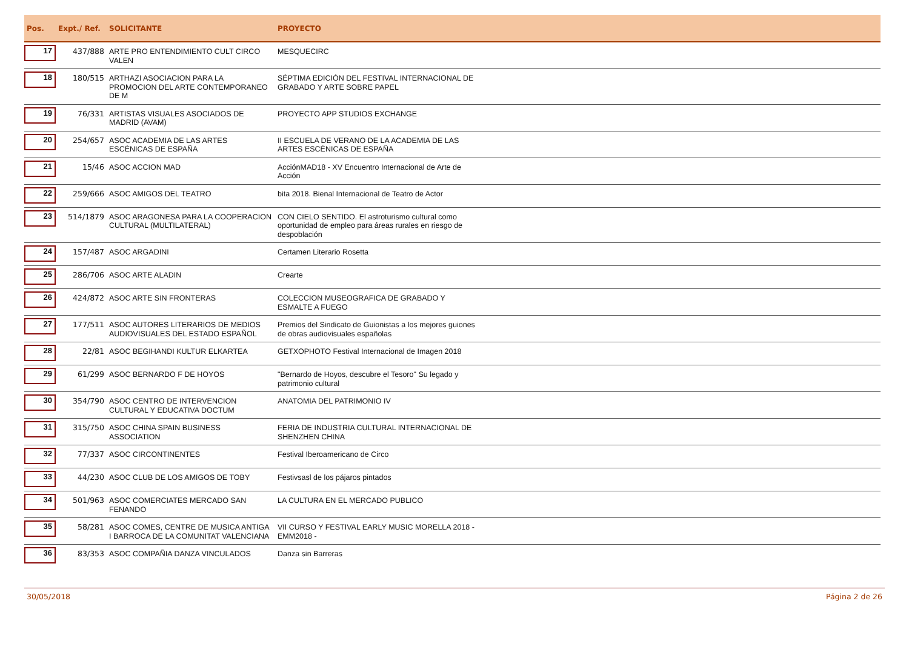| Pos. | Expt./ Ref. | SOLICITANTE | PROYECTO | |
| --- | --- | --- | --- | --- |
| 17 | 437/888 | ARTE PRO ENTENDIMIENTO CULT CIRCO VALEN | MESQUECIRC | |
| 18 | 180/515 | ARTHAZI ASOCIACION PARA LA PROMOCION DEL ARTE CONTEMPORANEO DE M | SÉPTIMA EDICIÓN DEL FESTIVAL INTERNACIONAL DE GRABADO Y ARTE SOBRE PAPEL | |
| 19 | 76/331 | ARTISTAS VISUALES ASOCIADOS DE MADRID (AVAM) | PROYECTO APP STUDIOS EXCHANGE | |
| 20 | 254/657 | ASOC ACADEMIA DE LAS ARTES ESCÉNICAS DE ESPAÑA | II ESCUELA DE VERANO DE LA ACADEMIA DE LAS ARTES ESCÉNICAS DE ESPAÑA | |
| 21 | 15/46 | ASOC ACCION MAD | AcciónMAD18 - XV Encuentro Internacional de Arte de Acción | |
| 22 | 259/666 | ASOC AMIGOS DEL TEATRO | bita 2018. Bienal Internacional de Teatro de Actor | |
| 23 | 514/1879 | ASOC ARAGONESA PARA LA COOPERACION CULTURAL (MULTILATERAL) | CON CIELO SENTIDO. El astroturismo cultural como oportunidad de empleo para áreas rurales en riesgo de despoblación | |
| 24 | 157/487 | ASOC ARGADINI | Certamen Literario Rosetta | |
| 25 | 286/706 | ASOC ARTE ALADIN | Crearte | |
| 26 | 424/872 | ASOC ARTE SIN FRONTERAS | COLECCION MUSEOGRAFICA DE GRABADO Y ESMALTE A FUEGO | |
| 27 | 177/511 | ASOC AUTORES LITERARIOS DE MEDIOS AUDIOVISUALES DEL ESTADO ESPAÑOL | Premios del Sindicato de Guionistas a los mejores guiones de obras audiovisuales españolas | |
| 28 | 22/81 | ASOC BEGIHANDI KULTUR ELKARTEA | GETXOPHOTO Festival Internacional de Imagen 2018 | |
| 29 | 61/299 | ASOC BERNARDO F DE HOYOS | "Bernardo de Hoyos, descubre el Tesoro" Su legado y patrimonio cultural | |
| 30 | 354/790 | ASOC CENTRO DE INTERVENCION CULTURAL Y EDUCATIVA DOCTUM | ANATOMIA DEL PATRIMONIO IV | |
| 31 | 315/750 | ASOC CHINA SPAIN BUSINESS ASSOCIATION | FERIA DE INDUSTRIA CULTURAL INTERNACIONAL DE SHENZHEN CHINA | |
| 32 | 77/337 | ASOC CIRCONTINENTES | Festival Iberoamericano de Circo | |
| 33 | 44/230 | ASOC CLUB DE LOS AMIGOS DE TOBY | Festivsasl de los pájaros pintados | |
| 34 | 501/963 | ASOC COMERCIATES MERCADO SAN FENANDO | LA CULTURA EN EL MERCADO PUBLICO | |
| 35 | 58/281 | ASOC COMES, CENTRE DE MUSICA ANTIGA I BARROCA DE LA COMUNITAT VALENCIANA | VII CURSO Y FESTIVAL EARLY MUSIC MORELLA 2018 - EMM2018 - | |
| 36 | 83/353 | ASOC COMPAÑIA DANZA VINCULADOS | Danza sin Barreras | |
30/05/2018 Página 2 de 26